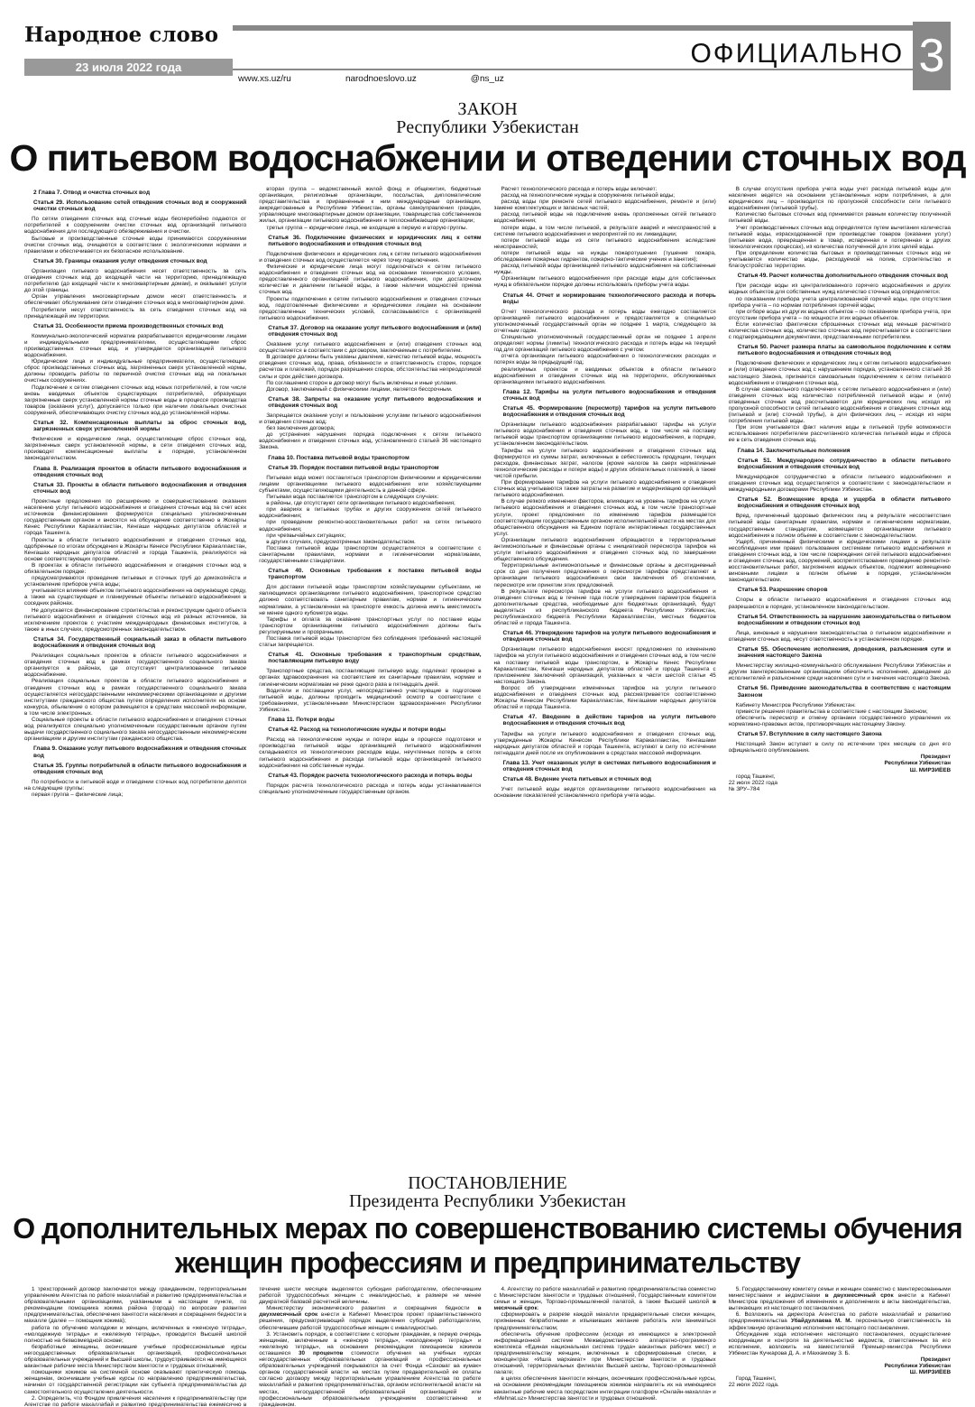Народное слово
23 июля 2022 года
ОФИЦИАЛЬНО
www.xs.uz/ru narodnoeslovo.uz @ns_uz
3
ЗАКОН
Республики Узбекистан
О питьевом водоснабжении и отведении сточных вод
2 Глава 7. Отвод и очистка сточных вод
Статья 29. Использование сетей отведения сточных вод и сооружений очистки сточных вод
По сетям отведения сточных вод сточные воды бесперебойно подаются от потребителей к сооружениям очистки сточных вод организаций питьевого водоснабжения для последующего обезвреживания и очистки.
Бытовые и производственные сточные воды принимаются сооружениями очистки сточных вод, очищаются в соответствии с экологическими нормами и правилами и обеспечивается их безопасное использование.
Статья 30. Границы оказания услуг отведения сточных вод
Организация питьевого водоснабжения несет ответственность за сеть отведения сточных вод до входящей части на территорию, принадлежащую потребителю (до входящей части к многоквартирным домам), и оказывает услуги до этой границы.
Орган управления многоквартирным домом несет ответственность и обеспечивает обслуживание сети отведения сточных вод в многоквартирном доме.
Потребители несут ответственность за сеть отведения сточных вод на принадлежащей им территории.
Статья 31. Особенности приема производственных сточных вод
Коммунально-экологический норматив разрабатывается юридическими лицами и индивидуальными предпринимателями, осуществляющими сброс производственных сточных вод, и утверждается организацией питьевого водоснабжения.
Юридические лица и индивидуальные предприниматели, осуществляющие сброс производственных сточных вод, загрязненных сверх установленной нормы, должны проводить работы по первичной очистке сточных вод на локальных очистных сооружениях.
Подключение к сетям отведения сточных вод новых потребителей, в том числе вновь вводимых объектов существующих потребителей, образующих загрязненные сверх установленной нормы сточные воды в процессе производства товаров (оказания услуг), допускается только при наличии локальных очистных сооружений, обеспечивающих очистку сточных вод до установленной нормы.
Статья 32. Компенсационные выплаты за сброс сточных вод, загрязненных сверх установленной нормы
Физические и юридические лица, осуществляющие сброс сточных вод, загрязненных сверх установленной нормы, в сети отведения сточных вод, производят компенсационные выплаты в порядке, установленном законодательством.
Глава 8. Реализация проектов в области питьевого водоснабжения и отведения сточных вод
Статья 33. Проекты в области питьевого водоснабжения и отведения сточных вод
Проектные предложения по расширению и совершенствованию оказания населению услуг питьевого водоснабжения и отведения сточных вод за счет всех источников финансирования формируются специально уполномоченным государственным органом и вносятся на обсуждение соответственно в Жокаргы Кенес Республики Каракалпакстан, Кенгаши народных депутатов областей и города Ташкента.
Проекты в области питьевого водоснабжения и отведения сточных вод, одобренные по итогам обсуждения в Жокаргы Кенесе Республики Каракалпакстан, Кенгашах народных депутатов областей и города Ташкента, реализуются на основе соответствующих программ.
В проектах в области питьевого водоснабжения и отведения сточных вод в обязательном порядке:
предусматриваются проведение питьевых и сточных труб до домохозяйств и установление приборов учета воды;
учитывается влияние объектов питьевого водоснабжения на окружающую среду, а также на существующие и планируемые объекты питьевого водоснабжения в соседних районах.
Не допускается финансирование строительства и реконструкции одного объекта питьевого водоснабжения и отведения сточных вод из разных источников, за исключением проектов с участием международных финансовых институтов, а также в иных случаях, предусмотренных законодательством.
Статья 34. Государственный социальный заказ в области питьевого водоснабжения и отведения сточных вод
Реализация социальных проектов в области питьевого водоснабжения и отведения сточных вод в рамках государственного социального заказа организуется в районах, где отсутствует централизованное питьевое водоснабжение.
Реализация социальных проектов в области питьевого водоснабжения и отведения сточных вод в рамках государственного социального заказа осуществляется негосударственными некоммерческими организациями и другими институтами гражданского общества путем определения исполнителя на основе конкурса, объявление о котором размещается в средствах массовой информации, в том числе электронных.
Социальные проекты в области питьевого водоснабжения и отведения сточных вод реализуются специально уполномоченным государственным органом путем выдачи государственного социального заказа негосударственным некоммерческим организациям и другим институтам гражданского общества.
Глава 9. Оказание услуг питьевого водоснабжения и отведения сточных вод
Статья 35. Группы потребителей в области питьевого водоснабжения и отведения сточных вод
По потребности в питьевой воде и отведении сточных вод потребители делятся на следующие группы:
первая группа – физические лица;
вторая группа – ведомственный жилой фонд и общежития, бюджетные организации, религиозные организации, посольства, дипломатические представительства и приравненные к ним международные организации, аккредитованные в Республике Узбекистан, органы самоуправления граждан, управляющие многоквартирным домом организации, товарищества собственников жилья, организации питьевого водоснабжения и теплоснабжающие организации;
третья группа – юридические лица, не входящие в первую и вторую группы.
Статья 36. Подключение физических и юридических лиц к сетям питьевого водоснабжения и отведения сточных вод
Подключение физических и юридических лиц к сетям питьевого водоснабжения и отведения сточных вод осуществляется через точку подключения.
Физические и юридические лица могут подключаться к сетям питьевого водоснабжения и отведения сточных вод на основании технического условия, предоставленного организацией питьевого водоснабжения, при достаточном количестве и давлении питьевой воды, а также наличии мощностей приема сточных вод.
Проекты подключения к сетям питьевого водоснабжения и отведения сточных вод, подготовленные физическими и юридическими лицами на основании предоставленных технических условий, согласовываются с организацией питьевого водоснабжения.
Статья 37. Договор на оказание услуг питьевого водоснабжения и (или) отведения сточных вод
Оказание услуг питьевого водоснабжения и (или) отведения сточных вод осуществляется в соответствии с договором, заключаемым с потребителем.
В договоре должны быть указаны давление, качество питьевой воды, мощность отведения сточных вод, права, обязанности и ответственность сторон, порядок расчетов и платежей, порядок разрешения споров, обстоятельства непреодолимой силы и срок действия договора.
По соглашению сторон в договор могут быть включены и иные условия.
Договор, заключаемый с физическими лицами, является бессрочным.
Статья 38. Запреты на оказание услуг питьевого водоснабжения и отведения сточных вод
Запрещается оказание услуг и пользование услугами питьевого водоснабжения и отведения сточных вод:
без заключения договора;
до устранения нарушения порядка подключения к сетям питьевого водоснабжения и отведения сточных вод, установленного статьей 36 настоящего Закона.
Глава 10. Поставка питьевой воды транспортом
Статья 39. Порядок поставки питьевой воды транспортом
Питьевая вода может поставляться транспортом физическими и юридическими лицами организациями питьевого водоснабжения или хозяйствующими субъектами, осуществляющими деятельность в данной сфере.
Питьевая вода поставляется транспортом в следующих случаях:
в районы, где отсутствуют сети организации питьевого водоснабжения;
при авариях в питьевых трубах и других сооружениях сетей питьевого водоснабжения;
при проведении ремонтно-восстановительных работ на сетях питьевого водоснабжения;
при чрезвычайных ситуациях;
в других случаях, предусмотренных законодательством.
Поставка питьевой воды транспортом осуществляется в соответствии с санитарными правилами, нормами и гигиеническими нормативами, государственными стандартами.
Статья 40. Основные требования к поставке питьевой воды транспортом
Для доставки питьевой воды транспортом хозяйствующими субъектами, не являющимися организациями питьевого водоснабжения, транспортное средство должно соответствовать санитарным правилам, нормам и гигиеническим нормативам, а установленная на транспорте емкость должна иметь вместимость не менее одного кубометра воды.
Тарифы и оплата за оказание транспортных услуг по поставке воды транспортом организациями питьевого водоснабжения должны быть регулируемыми и прозрачными.
Поставка питьевой воды транспортом без соблюдения требований настоящей статьи запрещается.
Статья 41. Основные требования к транспортным средствам, поставляющим питьевую воду
Транспортные средства, поставляющие питьевую воду, подлежат проверке в органах здравоохранения на соответствие их санитарным правилам, нормам и гигиеническим нормативам не реже одного раза в пятнадцать дней.
Водители и поставщики услуг, непосредственно участвующие в подготовке питьевой воды, должны проходить медицинский осмотр в соответствии с требованиями, установленными Министерством здравоохранения Республики Узбекистан.
Глава 11. Потери воды
Статья 42. Расход на технологические нужды и потери воды
Расход на технологические нужды и потери воды в процессе подготовки и производства питьевой воды организацией питьевого водоснабжения складываются из технологических расходов воды, неучтенных потерь в сетях питьевого водоснабжения и расхода питьевой воды организацией питьевого водоснабжения на собственные нужды.
Статья 43. Порядок расчета технологического расхода и потерь воды
Порядок расчета технологического расхода и потерь воды устанавливается специально уполномоченным государственным органом.
Расчет технологического расхода и потерь воды включает:
расход на технологические нужды в сооружениях питьевой воды;
расход воды при ремонте сетей питьевого водоснабжения, ремонте и (или) замене комплектующих и запасных частей;
расход питьевой воды на подключение вновь проложенных сетей питьевого водоснабжения;
потери воды, в том числе питьевой, в результате аварий и неисправностей в системе питьевого водоснабжения и мероприятий по их ликвидации;
потери питьевой воды из сети питьевого водоснабжения вследствие неисправностей;
потери питьевой воды на нужды пожаротушения (тушение пожара, обследование пожарных гидрантов, пожарно-тактические учения и занятия);
расход питьевой воды организацией питьевого водоснабжения на собственные нужды.
Организации питьевого водоснабжения при расходе воды для собственных нужд в обязательном порядке должны использовать приборы учета воды.
Статья 44. Отчет и нормирование технологического расхода и потерь воды
Отчет технологического расхода и потерь воды ежегодно составляется организацией питьевого водоснабжения и предоставляется в специально уполномоченный государственный орган не позднее 1 марта, следующего за отчетным годом.
Специально уполномоченный государственный орган не позднее 1 апреля определяет нормы (лимиты) технологического расхода и потерь воды на текущий год для организаций питьевого водоснабжения с учетом:
отчета организации питьевого водоснабжения о технологических расходах и потерях воды за предыдущий год;
реализуемых проектов и вводимых объектов в области питьевого водоснабжения и отведения сточных вод на территориях, обслуживаемых организациями питьевого водоснабжения.
Глава 12. Тарифы на услуги питьевого водоснабжения и отведения сточных вод
Статья 45. Формирование (пересмотр) тарифов на услуги питьевого водоснабжения и отведения сточных вод
Организации питьевого водоснабжения разрабатывают тарифы на услуги питьевого водоснабжения и отведения сточных вод, в том числе на поставку питьевой воды транспортом организациями питьевого водоснабжения, в порядке, установленном законодательством.
Тарифы на услуги питьевого водоснабжения и отведения сточных вод формируются из суммы затрат, включенных в себестоимость продукции, текущих расходов, финансовых затрат, налогов (кроме налогов за сверх нормативные технологические расходы и потери воды) и других обязательных платежей, а также чистой прибыли.
При формировании тарифов на услуги питьевого водоснабжения и отведения сточных вод учитываются также затраты на развитие и модернизацию организаций питьевого водоснабжения.
В случае резкого изменения факторов, влияющих на уровень тарифов на услуги питьевого водоснабжения и отведения сточных вод, в том числе транспортные услуги, проект предложения по изменению тарифов размещается соответствующим государственным органом исполнительной власти на местах для общественного обсуждения на Едином портале интерактивных государственных услуг.
Организации питьевого водоснабжения обращаются в территориальные антимонопольные и финансовые органы с инициативой пересмотра тарифов на услуги питьевого водоснабжения и отведения сточных вод по завершении общественного обсуждения.
Территориальные антимонопольные и финансовые органы в десятидневный срок со дня получения предложения о пересмотре тарифов представляют в организации питьевого водоснабжения свои заключения об отклонении, пересмотре или принятии этих предложений.
В результате пересмотра тарифов на услуги питьевого водоснабжения и отведения сточных вод в течение года после утверждения параметров бюджета дополнительные средства, необходимые для бюджетных организаций, будут выделяться из республиканского бюджета Республики Узбекистан, республиканского бюджета Республики Каракалпакстан, местных бюджетов областей и города Ташкента.
Статья 46. Утверждение тарифов на услуги питьевого водоснабжения и отведения сточных вод
Организации питьевого водоснабжения вносят предложения по изменению тарифов на услуги питьевого водоснабжения и отведения сточных вод, в том числе на поставку питьевой воды транспортом, в Жокаргы Кенес Республики Каракалпакстан, Кенгаши народных депутатов областей и города Ташкента с приложением заключений организаций, указанных в части шестой статьи 45 настоящего Закона.
Вопрос об утверждении измененных тарифов на услуги питьевого водоснабжения и отведения сточных вод рассматривается соответственно Жокаргы Кенесом Республики Каракалпакстан, Кенгашами народных депутатов областей и города Ташкента.
Статья 47. Введение в действие тарифов на услуги питьевого водоснабжения и отведения сточных вод
Тарифы на услуги питьевого водоснабжения и отведения сточных вод, утвержденные Жокаргы Кенесом Республики Каракалпакстан, Кенгашами народных депутатов областей и города Ташкента, вступают в силу по истечении пятнадцати дней после их опубликования в средствах массовой информации.
Глава 13. Учет оказанных услуг в системах питьевого водоснабжения и отведения сточных вод
Статья 48. Ведение учета питьевых и сточных вод
Учет питьевой воды ведется организациями питьевого водоснабжения на основании показателей установленного прибора учета воды.
В случае отсутствия прибора учета воды учет расхода питьевой воды для населения ведется на основании установленных норм потребления, а для юридических лиц – производится по пропускной способности сети питьевого водоснабжения (питьевой трубы).
Количество бытовых сточных вод принимается равным количеству полученной питьевой воды.
Учет производственных сточных вод определяется путем вычитания количества питьевой воды, израсходованной при производстве товаров (оказании услуг) (питьевая вода, превращенная в товар, испаренная и потерянная в других технологических процессах), из количества полученной для этих целей воды.
При определении количества бытовых и производственных сточных вод не учитывается количество воды, расходуемой на полив, строительство и благоустройство территории.
Статья 49. Расчет количества дополнительного отведения сточных вод
При расходе воды из централизованного горячего водоснабжения и других водных объектов для собственных нужд количество сточных вод определяется:
по показаниям прибора учета централизованной горячей воды, при отсутствии прибора учета – по нормам потребления горячей воды;
при отборе воды из других водных объектов – по показаниям прибора учета, при отсутствии прибора учета – по мощности этих водных объектов.
Если количество фактически сброшенных сточных вод меньше расчетного количества сточных вод, количество сточных вод пересчитывается в соответствии с подтверждающими документами, представленными потребителем.
Статья 50. Расчет размера платы за самовольное подключение к сетям питьевого водоснабжения и отведения сточных вод
Подключение физических и юридических лиц к сетям питьевого водоснабжения и (или) отведения сточных вод с нарушением порядка, установленного статьей 36 настоящего Закона, признается самовольным подключением к сетям питьевого водоснабжения и отведения сточных вод.
В случае самовольного подключения к сетям питьевого водоснабжения и (или) отведения сточных вод количество потребленной питьевой воды и (или) отведенных сточных вод рассчитывается для юридических лиц исходя из пропускной способности сетей питьевого водоснабжения и отведения сточных вод (питьевой и (или) сточной трубы), а для физических лиц – исходя из норм потребления питьевой воды.
При этом учитывается факт наличия воды в питьевой трубе возможности использования потребителем рассчитанного количества питьевой воды и сброса ее в сеть отведения сточных вод.
Глава 14. Заключительные положения
Статья 51. Международное сотрудничество в области питьевого водоснабжения и отведения сточных вод
Международное сотрудничество в области питьевого водоснабжения и отведения сточных вод осуществляется в соответствии с законодательством и международными договорами Республики Узбекистан.
Статья 52. Возмещение вреда и ущерба в области питьевого водоснабжения и отведения сточных вод
Вред, причиненный здоровью физических лиц в результате несоответствия питьевой воды санитарным правилам, нормам и гигиеническим нормативам, государственным стандартам, возмещается организациями питьевого водоснабжения в полном объеме в соответствии с законодательством.
Ущерб, причиненный физическими и юридическими лицами в результате несоблюдения ими правил пользования системами питьевого водоснабжения и отведения сточных вод, в том числе повреждения сетей питьевого водоснабжения и отведения сточных вод, сооружений, воспрепятствования проведению ремонтно-восстановительных работ, загрязнения водных объектов, подлежит возмещению виновными лицами в полном объеме в порядке, установленном законодательством.
Статья 53. Разрешение споров
Споры в области питьевого водоснабжения и отведения сточных вод разрешаются в порядке, установленном законодательством.
Статья 54. Ответственность за нарушение законодательства о питьевом водоснабжении и отведении сточных вод
Лица, виновные в нарушении законодательства о питьевом водоснабжении и отведении сточных вод, несут ответственность в установленном порядке.
Статья 55. Обеспечение исполнения, доведения, разъяснения сути и значения настоящего Закона
Министерству жилищно-коммунального обслуживания Республики Узбекистан и другим заинтересованным организациям обеспечить исполнение, доведение до исполнителей и разъяснение среди населения сути и значения настоящего Закона.
Статья 56. Приведение законодательства в соответствие с настоящим Законом
Кабинету Министров Республики Узбекистан:
привести решения правительства в соответствие с настоящим Законом;
обеспечить пересмотр и отмену органами государственного управления их нормативно-правовых актов, противоречащих настоящему Закону.
Статья 57. Вступление в силу настоящего Закона
Настоящий Закон вступает в силу по истечении трех месяцев со дня его официального опубликования.
Президент
Республики Узбекистан
Ш. МИРЗИЁЕВ
город Ташкент,
22 июля 2022 года
№ ЗРУ–784
ПОСТАНОВЛЕНИЕ
Президента Республики Узбекистан
О дополнительных мерах по совершенствованию системы обучения женщин профессиям и предпринимательству
1 трехсторонний договор заключается между гражданином, территориальным управлением Агентства по работе махаллабай и развитию предпринимательства и образовательными организациями, указанными в настоящем пункте, по рекомендации помощника хокима района (города) по вопросам развития предпринимательства, обеспечения занятости населения и сокращения бедности в махалле (далее — помощник хокима);
работа по обучению молодежи и женщин, включенных в «женскую тетрадь», «молодежную тетрадь» и «железную тетрадь», проводится Высшей школой полностью на безвозмездной основе;
безработные женщины, окончившие учебные профессиональные курсы негосударственных образовательных организаций, профессиональных образовательных учреждений и Высшей школы, трудоустраиваются на имеющиеся вакантные рабочие места Министерством занятости и трудовых отношений;
помощники хокимов на системной основе оказывают практическую помощь женщинам, окончившим учебные курсы по направлению предпринимательства, начиная от государственной регистрации как субъекта предпринимательства до самостоятельного осуществления деятельности.
2. Определить, что Фондом привлечения населения к предпринимательству при Агентстве по работе махаллабай и развитию предпринимательства ежемесячно в течение шести месяцев выделяется субсидия работодателям, обеспечившим работой трудоспособных женщин с инвалидностью, в размере не менее двукратной базовой расчетной величины.
Министерству экономического развития и сокращения бедности в двухмесячный срок внести в Кабинет Министров проект правительственного решения, предусматривающий порядок выделения субсидий работодателям, обеспечившим работой трудоспособные женщин с инвалидностью.
3. Установить порядок, в соответствии с которым гражданам, в первую очередь женщинам, включенным в «женскую тетрадь», «молодежную тетрадь» и «железную тетрадь», на основании рекомендации помощников хокимов оставшиеся 30 процентов стоимости обучения на учебных курсах негосударственных образовательных организаций и профессиональных образовательных учреждений покрываются за счет Фонда «Саховат ва кумак» органов государственной власти на местах путем предварительной ее оплаты согласно договору между территориальным управлением Агентства по работе махаллабай и развитию предпринимательства, органом исполнительной власти на местах, негосударственной образовательной организацией или профессиональным образовательным учреждением соответственно и гражданином.
4. Агентству по работе махаллабай и развитию предпринимательства совместно с Министерством занятости и трудовых отношений, Государственным комитетом семьи и женщин, Торгово-промышленной палатой, а также Высшей школой в месячный срок:
сформировать в разрезе каждой махалли предварительные списки женщин, признанных безработными и изъявивших желание работать или заниматься предпринимательством;
обеспечить обучение профессиям (исходя из имеющихся в электронной информационной системе Межведомственного аппаратно-программного комплекса «Единая национальная система труда» вакантных рабочих мест) и предпринимательству женщин, включенных в сформированные списки, в моноцентрах «Ишга мархамат» при Министерстве занятости и трудовых отношений, территориальных филиалах Высшей школы, Торгово-промышленной палате;
в целях обеспечения занятости женщин, окончивших профессиональные курсы, на основании рекомендации помощников хокимов направлять их на имеющиеся вакантные рабочие места посредством интеграции платформ «Онлайн-махалла» и «Mehnat.uz» Министерства занятости и трудовых отношений.
5. Государственному комитету семьи и женщин совместно с заинтересованными министерствами и ведомствами в двухмесячный срок внести в Кабинет Министров предложения об изменениях и дополнениях в акты законодательства, вытекающих из настоящего постановления.
6. Возложить на директора Агентства по работе махаллабай и развитию предпринимательства Убайдуллаева М. М. персональную ответственность за эффективную организацию исполнения настоящего постановления.
Обсуждение хода исполнения настоящего постановления, осуществление координации и контроля за деятельностью ведомств, ответственных за его исполнение, возложить на заместителей Премьер-министра Республики Узбекистан Кучкарова Д. А. и Махкамову З. Б.
Президент
Республики Узбекистан
Ш. МИРЗИЁЕВ
Город Ташкент,
22 июля 2022 года.